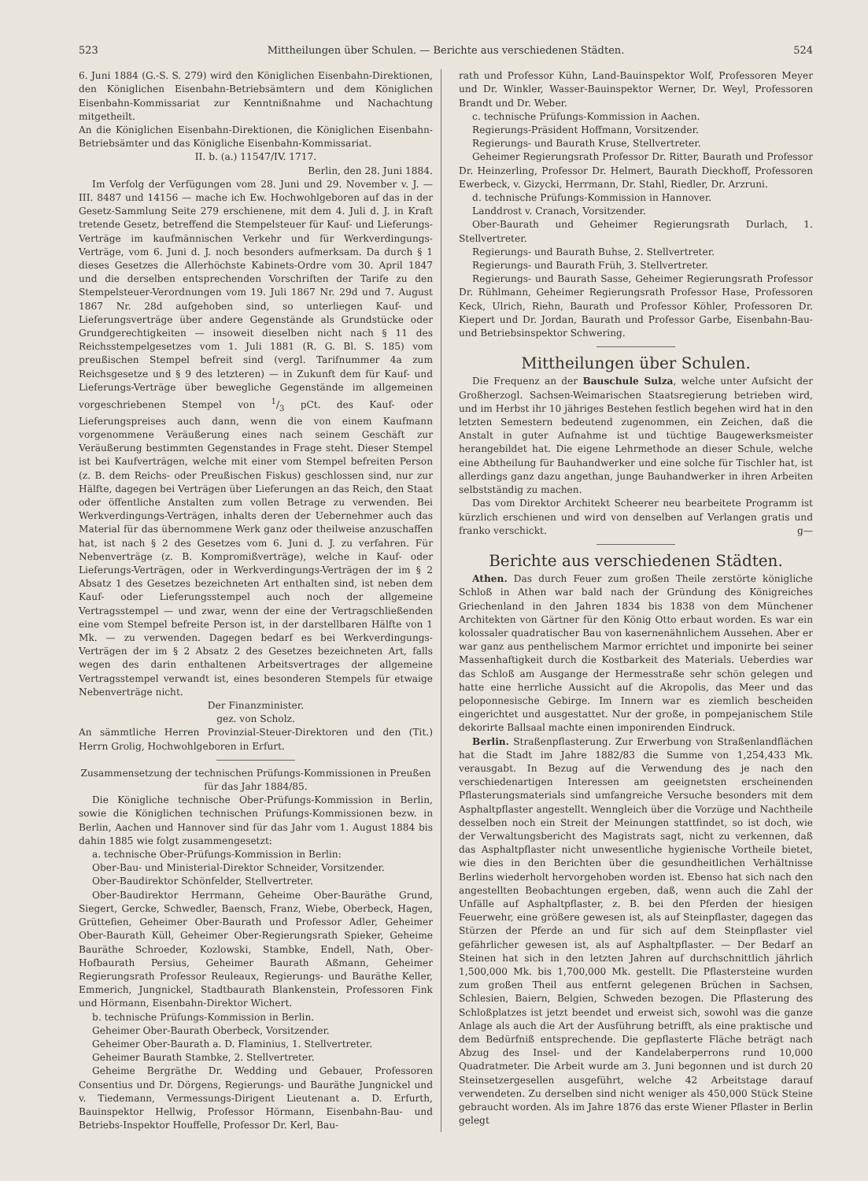523 Mittheilungen über Schulen. — Berichte aus verschiedenen Städten. 524
6. Juni 1884 (G.-S. S. 279) wird den Königlichen Eisenbahn-Direktionen, den Königlichen Eisenbahn-Betriebsämtern und dem Königlichen Eisenbahn-Kommissariat zur Kenntnißnahme und Nachachtung mitgetheilt.
An die Königlichen Eisenbahn-Direktionen, die Königlichen Eisenbahn-Betriebsämter und das Königliche Eisenbahn-Kommissariat.
II. b. (a.) 11547/IV. 1717.
Berlin, den 28. Juni 1884.
Im Verfolg der Verfügungen vom 28. Juni und 29. November v. J. — III. 8487 und 14156 — mache ich Ew. Hochwohlgeboren auf das in der Gesetz-Sammlung Seite 279 erschienene, mit dem 4. Juli d. J. in Kraft tretende Gesetz, betreffend die Stempelsteuer für Kauf- und Lieferungs-Verträge im kaufmännischen Verkehr und für Werkverdingungs-Verträge, vom 6. Juni d. J. noch besonders aufmerksam. Da durch § 1 dieses Gesetzes die Allerhöchste Kabinets-Ordre vom 30. April 1847 und die derselben entsprechenden Vorschriften der Tarife zu den Stempelsteuer-Verordnungen vom 19. Juli 1867 Nr. 29d und 7. August 1867 Nr. 28d aufgehoben sind, so unterliegen Kauf- und Lieferungsverträge über andere Gegenstände als Grundstücke oder Grundgerechtigkeiten — insoweit dieselben nicht nach § 11 des Reichsstempelgesetzes vom 1. Juli 1881 (R. G. Bl. S. 185) vom preußischen Stempel befreit sind (vergl. Tarifnummer 4a zum Reichsgesetze und § 9 des letzteren) — in Zukunft dem für Kauf- und Lieferungs-Verträge über bewegliche Gegenstände im allgemeinen vorgeschriebenen Stempel von 1/3 pCt. des Kauf- oder Lieferungspreises auch dann, wenn die von einem Kaufmann vorgenommene Veräußerung eines nach seinem Geschäft zur Veräußerung bestimmten Gegenstandes in Frage steht. Dieser Stempel ist bei Kaufverträgen, welche mit einer vom Stempel befreiten Person (z. B. dem Reichs- oder Preußischen Fiskus) geschlossen sind, nur zur Hälfte, dagegen bei Verträgen über Lieferungen an das Reich, den Staat oder öffentliche Anstalten zum vollen Betrage zu verwenden. Bei Werkverdingungs-Verträgen, inhalts deren der Uebernehmer auch das Material für das übernommene Werk ganz oder theilweise anzuschaffen hat, ist nach § 2 des Gesetzes vom 6. Juni d. J. zu verfahren. Für Nebenverträge (z. B. Kompromißverträge), welche in Kauf- oder Lieferungs-Verträgen, oder in Werkverdingungs-Verträgen der im § 2 Absatz 1 des Gesetzes bezeichneten Art enthalten sind, ist neben dem Kauf- oder Lieferungsstempel auch noch der allgemeine Vertragsstempel — und zwar, wenn der eine der Vertragschließenden eine vom Stempel befreite Person ist, in der darstellbaren Hälfte von 1 Mk. — zu verwenden. Dagegen bedarf es bei Werkverdingungs-Verträgen der im § 2 Absatz 2 des Gesetzes bezeichneten Art, falls wegen des darin enthaltenen Arbeitsvertrages der allgemeine Vertragsstempel verwandt ist, eines besonderen Stempels für etwaige Nebenverträge nicht.
Der Finanzminister.
gez. von Scholz.
An sämmtliche Herren Provinzial-Steuer-Direktoren und den (Tit.) Herrn Grolig, Hochwohlgeboren in Erfurt.
Zusammensetzung der technischen Prüfungs-Kommissionen in Preußen für das Jahr 1884/85.
Die Königliche technische Ober-Prüfungs-Kommission in Berlin, sowie die Königlichen technischen Prüfungs-Kommissionen bezw. in Berlin, Aachen und Hannover sind für das Jahr vom 1. August 1884 bis dahin 1885 wie folgt zusammengesetzt:
a. technische Ober-Prüfungs-Kommission in Berlin:
Ober-Bau- und Ministerial-Direktor Schneider, Vorsitzender.
Ober-Baudirektor Schönfelder, Stellvertreter.
Ober-Baudirektor Herrmann, Geheime Ober-Bauräthe Grund, Siegert, Gercke, Schwedler, Baensch, Franz, Wiebe, Oberbeck, Hagen, Grüttefien, Geheimer Ober-Baurath und Professor Adler, Geheimer Ober-Baurath Küll, Geheimer Ober-Regierungsrath Spieker, Geheime Bauräthe Schroeder, Kozlowski, Stambke, Endell, Nath, Ober-Hofbaurath Persius, Geheimer Baurath Aßmann, Geheimer Regierungsrath Professor Reuleaux, Regierungs- und Bauräthe Keller, Emmerich, Jungnickel, Stadtbaurath Blankenstein, Professoren Fink und Hörmann, Eisenbahn-Direktor Wichert.
b. technische Prüfungs-Kommission in Berlin.
Geheimer Ober-Baurath Oberbeck, Vorsitzender.
Geheimer Ober-Baurath a. D. Flaminius, 1. Stellvertreter.
Geheimer Baurath Stambke, 2. Stellvertreter.
Geheime Bergräthe Dr. Wedding und Gebauer, Professoren Consentius und Dr. Dörgens, Regierungs- und Bauräthe Jungnickel und v. Tiedemann, Vermessungs-Dirigent Lieutenant a. D. Erfurth, Bauinspektor Hellwig, Professor Hörmann, Eisenbahn-Bau- und Betriebs-Inspektor Houffelle, Professor Dr. Kerl, Bau-
rath und Professor Kühn, Land-Bauinspektor Wolf, Professoren Meyer und Dr. Winkler, Wasser-Bauinspektor Werner, Dr. Weyl, Professoren Brandt und Dr. Weber.
c. technische Prüfungs-Kommission in Aachen.
Regierungs-Präsident Hoffmann, Vorsitzender.
Regierungs- und Baurath Kruse, Stellvertreter.
Geheimer Regierungsrath Professor Dr. Ritter, Baurath und Professor Dr. Heinzerling, Professor Dr. Helmert, Baurath Dieckhoff, Professoren Ewerbeck, v. Gizycki, Herrmann, Dr. Stahl, Riedler, Dr. Arzruni.
d. technische Prüfungs-Kommission in Hannover.
Landdrost v. Cranach, Vorsitzender.
Ober-Baurath und Geheimer Regierungsrath Durlach, 1. Stellvertreter.
Regierungs- und Baurath Buhse, 2. Stellvertreter.
Regierungs- und Baurath Früh, 3. Stellvertreter.
Regierungs- und Baurath Sasse, Geheimer Regierungsrath Professor Dr. Rühlmann, Geheimer Regierungsrath Professor Hase, Professoren Keck, Ulrich, Riehn, Baurath und Professor Köhler, Professoren Dr. Kiepert und Dr. Jordan, Baurath und Professor Garbe, Eisenbahn-Bau- und Betriebsinspektor Schwering.
Mittheilungen über Schulen.
Die Frequenz an der Bauschule Sulza, welche unter Aufsicht der Großherzogl. Sachsen-Weimarischen Staatsregierung betrieben wird, und im Herbst ihr 10 jähriges Bestehen festlich begehen wird hat in den letzten Semestern bedeutend zugenommen, ein Zeichen, daß die Anstalt in guter Aufnahme ist und tüchtige Baugewerksmeister herangebildet hat. Die eigene Lehrmethode an dieser Schule, welche eine Abtheilung für Bauhandwerker und eine solche für Tischler hat, ist allerdings ganz dazu angethan, junge Bauhandwerker in ihren Arbeiten selbstständig zu machen.
Das vom Direktor Architekt Scheerer neu bearbeitete Programm ist kürzlich erschienen und wird von denselben auf Verlangen gratis und franko verschickt. g—
Berichte aus verschiedenen Städten.
Athen. Das durch Feuer zum großen Theile zerstörte königliche Schloß in Athen war bald nach der Gründung des Königreiches Griechenland in den Jahren 1834 bis 1838 von dem Münchener Architekten von Gärtner für den König Otto erbaut worden. Es war ein kolossaler quadratischer Bau von kasernenähnlichem Aussehen. Aber er war ganz aus pentheli­schem Marmor errichtet und imponirte bei seiner Massenhaftigkeit durch die Kostbarkeit des Materials. Ueberdies war das Schloß am Ausgange der Hermesstraße sehr schön gelegen und hatte eine herrliche Aussicht auf die Akropolis, das Meer und das peloponnesische Gebirge. Im Innern war es ziemlich bescheiden eingerichtet und ausgestattet. Nur der große, in pompejanischem Stile dekorirte Ballsaal machte einen imponirenden Eindruck.
Berlin. Straßenpflasterung. Zur Erwerbung von Straßenlandflächen hat die Stadt im Jahre 1882/83 die Summe von 1,254,433 Mk. verausgabt. In Bezug auf die Verwendung des je nach den verschiedenartigen Interessen am geeignetsten erscheinenden Pflasterungsmaterials sind umfangreiche Versuche besonders mit dem Asphaltpflaster angestellt. Wenngleich über die Vorzüge und Nachtheile desselben noch ein Streit der Meinungen stattfindet, so ist doch, wie der Verwaltungsbericht des Magistrats sagt, nicht zu verkennen, daß das Asphaltpflaster nicht unwesentliche hygienische Vortheile bietet, wie dies in den Berichten über die gesundheitlichen Verhältnisse Berlins wiederholt hervorgehoben worden ist. Ebenso hat sich nach den angestellten Beobachtungen ergeben, daß, wenn auch die Zahl der Unfälle auf Asphaltpflaster, z. B. bei den Pferden der hiesigen Feuerwehr, eine größere gewesen ist, als auf Steinpflaster, dagegen das Stürzen der Pferde an und für sich auf dem Steinpflaster viel gefährlicher gewesen ist, als auf Asphaltpflaster. — Der Bedarf an Steinen hat sich in den letzten Jahren auf durchschnittlich jährlich 1,500,000 Mk. bis 1,700,000 Mk. gestellt. Die Pflastersteine wurden zum großen Theil aus entfernt gelegenen Brüchen in Sachsen, Schlesien, Baiern, Belgien, Schweden bezogen. Die Pflasterung des Schloßplatzes ist jetzt beendet und erweist sich, sowohl was die ganze Anlage als auch die Art der Ausführung betrifft, als eine praktische und dem Bedürfniß entsprechende. Die gepflasterte Fläche beträgt nach Abzug des Insel- und der Kandelaberperrons rund 10,000 Quadratmeter. Die Arbeit wurde am 3. Juni begonnen und ist durch 20 Steinsetzergesellen ausgeführt, welche 42 Arbeitstage darauf verwendeten. Zu derselben sind nicht weniger als 450,000 Stück Steine gebraucht worden. Als im Jahre 1876 das erste Wiener Pflaster in Berlin gelegt